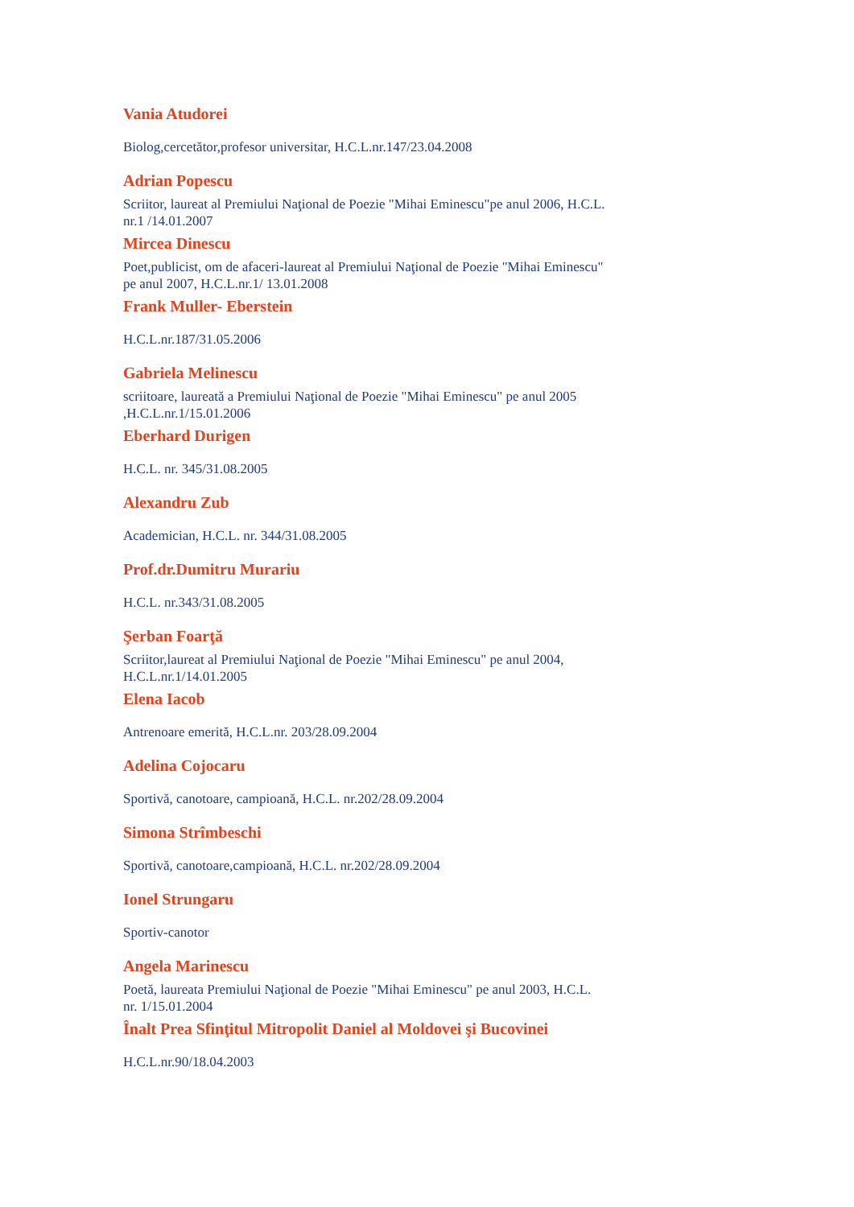Vania Atudorei
Biolog,cercetător,profesor universitar, H.C.L.nr.147/23.04.2008
Adrian Popescu
Scriitor, laureat al Premiului Naţional de Poezie "Mihai Eminescu"pe anul 2006, H.C.L. nr.1 /14.01.2007
Mircea Dinescu
Poet,publicist, om de afaceri-laureat al Premiului Naţional de Poezie "Mihai Eminescu" pe anul 2007, H.C.L.nr.1/ 13.01.2008
Frank Muller- Eberstein
H.C.L.nr.187/31.05.2006
Gabriela Melinescu
scriitoare, laureată a Premiului Naţional de Poezie "Mihai Eminescu" pe anul 2005 ,H.C.L.nr.1/15.01.2006
Eberhard Durigen
H.C.L. nr. 345/31.08.2005
Alexandru Zub
Academician, H.C.L. nr. 344/31.08.2005
Prof.dr.Dumitru Murariu
H.C.L. nr.343/31.08.2005
Şerban Foarţă
Scriitor,laureat al Premiului Naţional de Poezie "Mihai Eminescu" pe anul 2004, H.C.L.nr.1/14.01.2005
Elena Iacob
Antrenoare emerită, H.C.L.nr. 203/28.09.2004
Adelina Cojocaru
Sportivă, canotoare, campioană, H.C.L. nr.202/28.09.2004
Simona Strîmbeschi
Sportivă, canotoare,campioană, H.C.L. nr.202/28.09.2004
Ionel Strungaru
Sportiv-canotor
Angela Marinescu
Poetă, laureata Premiului Naţional de Poezie "Mihai Eminescu" pe anul 2003, H.C.L. nr. 1/15.01.2004
Înalt Prea Sfinţitul Mitropolit Daniel al Moldovei şi Bucovinei
H.C.L.nr.90/18.04.2003